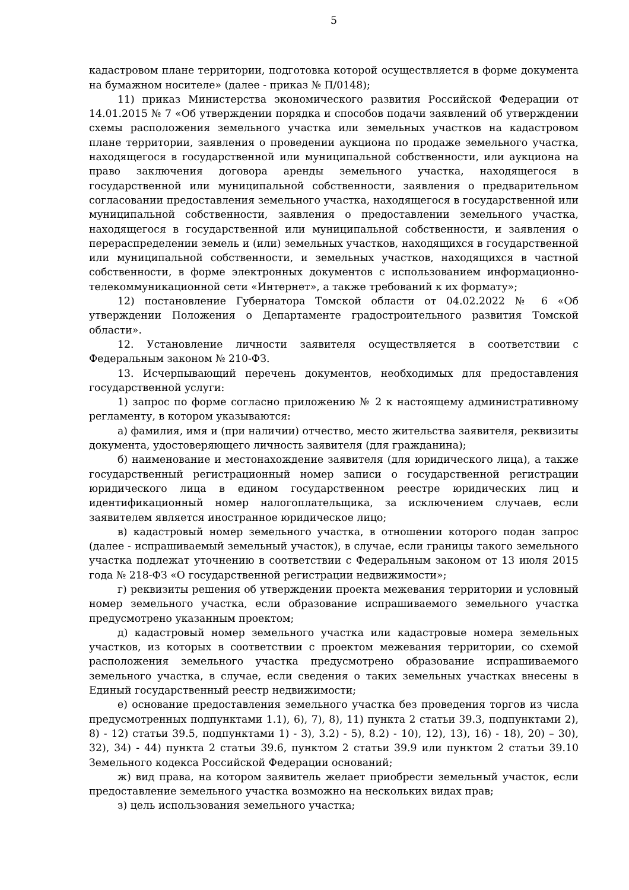5
кадастровом плане территории, подготовка которой осуществляется в форме документа на бумажном носителе» (далее - приказ № П/0148);
11) приказ Министерства экономического развития Российской Федерации от 14.01.2015 № 7 «Об утверждении порядка и способов подачи заявлений об утверждении схемы расположения земельного участка или земельных участков на кадастровом плане территории, заявления о проведении аукциона по продаже земельного участка, находящегося в государственной или муниципальной собственности, или аукциона на право заключения договора аренды земельного участка, находящегося в государственной или муниципальной собственности, заявления о предварительном согласовании предоставления земельного участка, находящегося в государственной или муниципальной собственности, заявления о предоставлении земельного участка, находящегося в государственной или муниципальной собственности, и заявления о перераспределении земель и (или) земельных участков, находящихся в государственной или муниципальной собственности, и земельных участков, находящихся в частной собственности, в форме электронных документов с использованием информационно-телекоммуникационной сети «Интернет», а также требований к их формату»;
12) постановление Губернатора Томской области от 04.02.2022 № 6 «Об утверждении Положения о Департаменте градостроительного развития Томской области».
12. Установление личности заявителя осуществляется в соответствии с Федеральным законом № 210-ФЗ.
13. Исчерпывающий перечень документов, необходимых для предоставления государственной услуги:
1) запрос по форме согласно приложению № 2 к настоящему административному регламенту, в котором указываются:
а) фамилия, имя и (при наличии) отчество, место жительства заявителя, реквизиты документа, удостоверяющего личность заявителя (для гражданина);
б) наименование и местонахождение заявителя (для юридического лица), а также государственный регистрационный номер записи о государственной регистрации юридического лица в едином государственном реестре юридических лиц и идентификационный номер налогоплательщика, за исключением случаев, если заявителем является иностранное юридическое лицо;
в) кадастровый номер земельного участка, в отношении которого подан запрос (далее - испрашиваемый земельный участок), в случае, если границы такого земельного участка подлежат уточнению в соответствии с Федеральным законом от 13 июля 2015 года № 218-ФЗ «О государственной регистрации недвижимости»;
г) реквизиты решения об утверждении проекта межевания территории и условный номер земельного участка, если образование испрашиваемого земельного участка предусмотрено указанным проектом;
д) кадастровый номер земельного участка или кадастровые номера земельных участков, из которых в соответствии с проектом межевания территории, со схемой расположения земельного участка предусмотрено образование испрашиваемого земельного участка, в случае, если сведения о таких земельных участках внесены в Единый государственный реестр недвижимости;
е) основание предоставления земельного участка без проведения торгов из числа предусмотренных подпунктами 1.1), 6), 7), 8), 11) пункта 2 статьи 39.3, подпунктами 2), 8) - 12) статьи 39.5, подпунктами 1) - 3), 3.2) - 5), 8.2) - 10), 12), 13), 16) - 18), 20) – 30), 32), 34) - 44) пункта 2 статьи 39.6, пунктом 2 статьи 39.9 или пунктом 2 статьи 39.10 Земельного кодекса Российской Федерации оснований;
ж) вид права, на котором заявитель желает приобрести земельный участок, если предоставление земельного участка возможно на нескольких видах прав;
з) цель использования земельного участка;